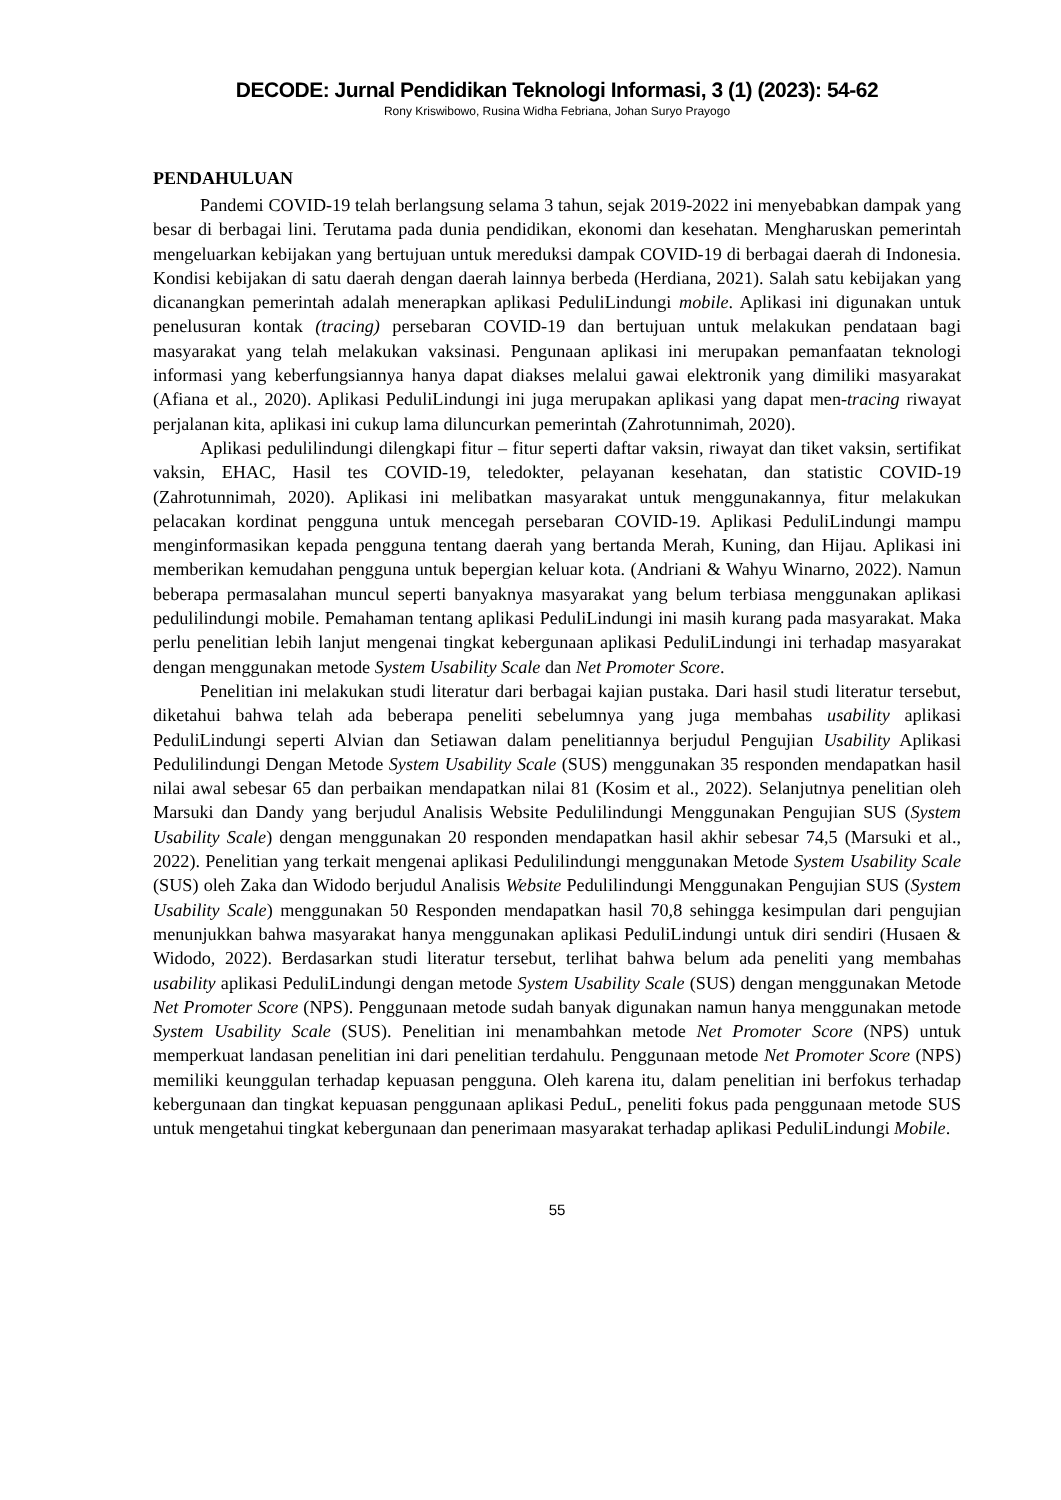DECODE: Jurnal Pendidikan Teknologi Informasi, 3 (1) (2023): 54-62
Rony Kriswibowo, Rusina Widha Febriana, Johan Suryo Prayogo
PENDAHULUAN
Pandemi COVID-19 telah berlangsung selama 3 tahun, sejak 2019-2022 ini menyebabkan dampak yang besar di berbagai lini. Terutama pada dunia pendidikan, ekonomi dan kesehatan. Mengharuskan pemerintah mengeluarkan kebijakan yang bertujuan untuk mereduksi dampak COVID-19 di berbagai daerah di Indonesia. Kondisi kebijakan di satu daerah dengan daerah lainnya berbeda (Herdiana, 2021). Salah satu kebijakan yang dicanangkan pemerintah adalah menerapkan aplikasi PeduliLindungi mobile. Aplikasi ini digunakan untuk penelusuran kontak (tracing) persebaran COVID-19 dan bertujuan untuk melakukan pendataan bagi masyarakat yang telah melakukan vaksinasi. Pengunaan aplikasi ini merupakan pemanfaatan teknologi informasi yang keberfungsiannya hanya dapat diakses melalui gawai elektronik yang dimiliki masyarakat (Afiana et al., 2020). Aplikasi PeduliLindungi ini juga merupakan aplikasi yang dapat men-tracing riwayat perjalanan kita, aplikasi ini cukup lama diluncurkan pemerintah (Zahrotunnimah, 2020).
Aplikasi pedulilindungi dilengkapi fitur – fitur seperti daftar vaksin, riwayat dan tiket vaksin, sertifikat vaksin, EHAC, Hasil tes COVID-19, teledokter, pelayanan kesehatan, dan statistic COVID-19 (Zahrotunnimah, 2020). Aplikasi ini melibatkan masyarakat untuk menggunakannya, fitur melakukan pelacakan kordinat pengguna untuk mencegah persebaran COVID-19. Aplikasi PeduliLindungi mampu menginformasikan kepada pengguna tentang daerah yang bertanda Merah, Kuning, dan Hijau. Aplikasi ini memberikan kemudahan pengguna untuk bepergian keluar kota. (Andriani & Wahyu Winarno, 2022). Namun beberapa permasalahan muncul seperti banyaknya masyarakat yang belum terbiasa menggunakan aplikasi pedulilindungi mobile. Pemahaman tentang aplikasi PeduliLindungi ini masih kurang pada masyarakat. Maka perlu penelitian lebih lanjut mengenai tingkat kebergunaan aplikasi PeduliLindungi ini terhadap masyarakat dengan menggunakan metode System Usability Scale dan Net Promoter Score.
Penelitian ini melakukan studi literatur dari berbagai kajian pustaka. Dari hasil studi literatur tersebut, diketahui bahwa telah ada beberapa peneliti sebelumnya yang juga membahas usability aplikasi PeduliLindungi seperti Alvian dan Setiawan dalam penelitiannya berjudul Pengujian Usability Aplikasi Pedulilindungi Dengan Metode System Usability Scale (SUS) menggunakan 35 responden mendapatkan hasil nilai awal sebesar 65 dan perbaikan mendapatkan nilai 81 (Kosim et al., 2022). Selanjutnya penelitian oleh Marsuki dan Dandy yang berjudul Analisis Website Pedulilindungi Menggunakan Pengujian SUS (System Usability Scale) dengan menggunakan 20 responden mendapatkan hasil akhir sebesar 74,5 (Marsuki et al., 2022). Penelitian yang terkait mengenai aplikasi Pedulilindungi menggunakan Metode System Usability Scale (SUS) oleh Zaka dan Widodo berjudul Analisis Website Pedulilindungi Menggunakan Pengujian SUS (System Usability Scale) menggunakan 50 Responden mendapatkan hasil 70,8 sehingga kesimpulan dari pengujian menunjukkan bahwa masyarakat hanya menggunakan aplikasi PeduliLindungi untuk diri sendiri (Husaen & Widodo, 2022). Berdasarkan studi literatur tersebut, terlihat bahwa belum ada peneliti yang membahas usability aplikasi PeduliLindungi dengan metode System Usability Scale (SUS) dengan menggunakan Metode Net Promoter Score (NPS). Penggunaan metode sudah banyak digunakan namun hanya menggunakan metode System Usability Scale (SUS). Penelitian ini menambahkan metode Net Promoter Score (NPS) untuk memperkuat landasan penelitian ini dari penelitian terdahulu. Penggunaan metode Net Promoter Score (NPS) memiliki keunggulan terhadap kepuasan pengguna. Oleh karena itu, dalam penelitian ini berfokus terhadap kebergunaan dan tingkat kepuasan penggunaan aplikasi PeduL, peneliti fokus pada penggunaan metode SUS untuk mengetahui tingkat kebergunaan dan penerimaan masyarakat terhadap aplikasi PeduliLindungi Mobile.
55